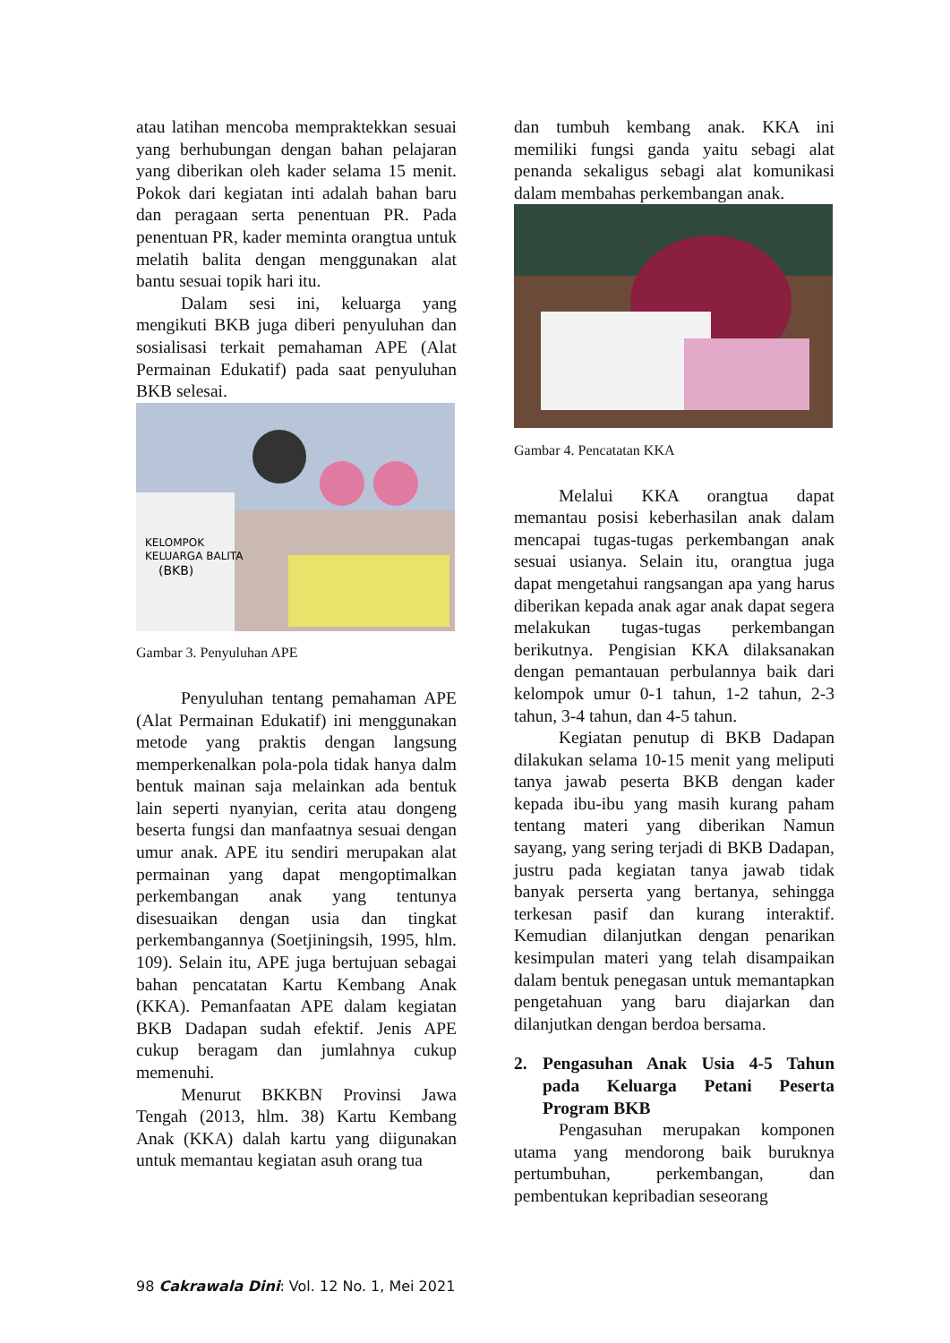atau latihan mencoba mempraktekkan sesuai yang berhubungan dengan bahan pelajaran yang diberikan oleh kader selama 15 menit. Pokok dari kegiatan inti adalah bahan baru dan peragaan serta penentuan PR. Pada penentuan PR, kader meminta orangtua untuk melatih balita dengan menggunakan alat bantu sesuai topik hari itu.
Dalam sesi ini, keluarga yang mengikuti BKB juga diberi penyuluhan dan sosialisasi terkait pemahaman APE (Alat Permainan Edukatif) pada saat penyuluhan BKB selesai.
KELOMPOK
KELUARGA BALITA
(BKB)
Gambar 3. Penyuluhan APE
Penyuluhan tentang pemahaman APE (Alat Permainan Edukatif) ini menggunakan metode yang praktis dengan langsung memperkenalkan pola-pola tidak hanya dalm bentuk mainan saja melainkan ada bentuk lain seperti nyanyian, cerita atau dongeng beserta fungsi dan manfaatnya sesuai dengan umur anak. APE itu sendiri merupakan alat permainan yang dapat mengoptimalkan perkembangan anak yang tentunya disesuaikan dengan usia dan tingkat perkembangannya (Soetjiningsih, 1995, hlm. 109). Selain itu, APE juga bertujuan sebagai bahan pencatatan Kartu Kembang Anak (KKA). Pemanfaatan APE dalam kegiatan BKB Dadapan sudah efektif. Jenis APE cukup beragam dan jumlahnya cukup memenuhi.
Menurut BKKBN Provinsi Jawa Tengah (2013, hlm. 38) Kartu Kembang Anak (KKA) dalah kartu yang diigunakan untuk memantau kegiatan asuh orang tua
dan tumbuh kembang anak. KKA ini memiliki fungsi ganda yaitu sebagi alat penanda sekaligus sebagi alat komunikasi dalam membahas perkembangan anak.
Gambar 4. Pencatatan KKA
Melalui KKA orangtua dapat memantau posisi keberhasilan anak dalam mencapai tugas-tugas perkembangan anak sesuai usianya. Selain itu, orangtua juga dapat mengetahui rangsangan apa yang harus diberikan kepada anak agar anak dapat segera melakukan tugas-tugas perkembangan berikutnya. Pengisian KKA dilaksanakan dengan pemantauan perbulannya baik dari kelompok umur 0-1 tahun, 1-2 tahun, 2-3 tahun, 3-4 tahun, dan 4-5 tahun.
Kegiatan penutup di BKB Dadapan dilakukan selama 10-15 menit yang meliputi tanya jawab peserta BKB dengan kader kepada ibu-ibu yang masih kurang paham tentang materi yang diberikan Namun sayang, yang sering terjadi di BKB Dadapan, justru pada kegiatan tanya jawab tidak banyak perserta yang bertanya, sehingga terkesan pasif dan kurang interaktif. Kemudian dilanjutkan dengan penarikan kesimpulan materi yang telah disampaikan dalam bentuk penegasan untuk memantapkan pengetahuan yang baru diajarkan dan dilanjutkan dengan berdoa bersama.
2. Pengasuhan Anak Usia 4-5 Tahun pada Keluarga Petani Peserta Program BKB
Pengasuhan merupakan komponen utama yang mendorong baik buruknya pertumbuhan, perkembangan, dan pembentukan kepribadian seseorang
98 Cakrawala Dini: Vol. 12 No. 1, Mei 2021